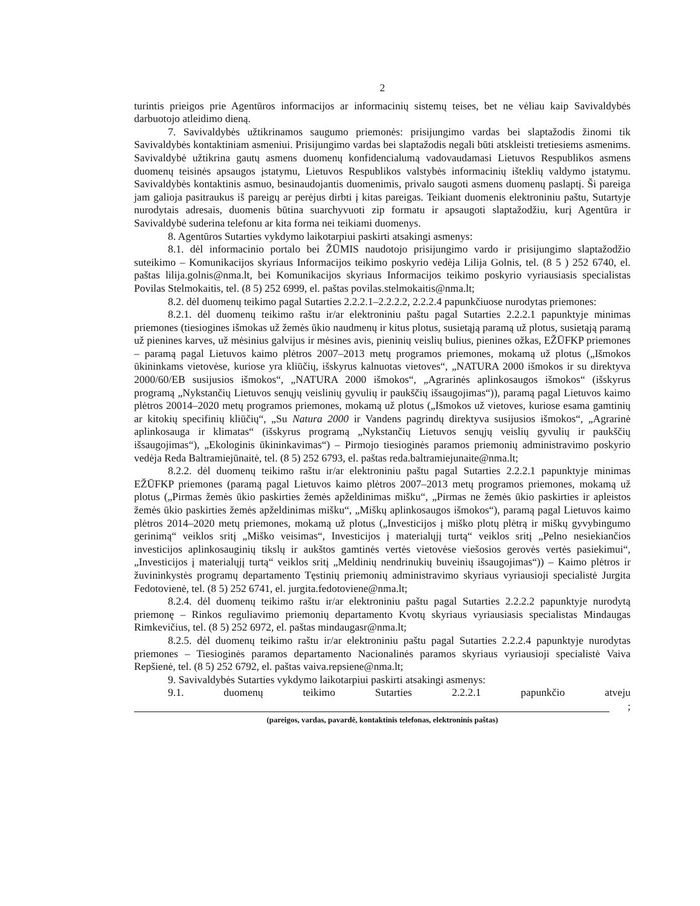2
turintis prieigos prie Agentūros informacijos ar informacinių sistemų teises, bet ne vėliau kaip Savivaldybės darbuotojo atleidimo dieną.
7. Savivaldybės užtikrinamos saugumo priemonės: prisijungimo vardas bei slaptažodis žinomi tik Savivaldybės kontaktiniam asmeniui. Prisijungimo vardas bei slaptažodis negali būti atskleisti tretiesiems asmenims. Savivaldybė užtikrina gautų asmens duomenų konfidencialumą vadovaudamasi Lietuvos Respublikos asmens duomenų teisinės apsaugos įstatymu, Lietuvos Respublikos valstybės informacinių išteklių valdymo įstatymu. Savivaldybės kontaktinis asmuo, besinaudojantis duomenimis, privalo saugoti asmens duomenų paslaptį. Ši pareiga jam galioja pasitraukus iš pareigų ar perėjus dirbti į kitas pareigas. Teikiant duomenis elektroniniu paštu, Sutartyje nurodytais adresais, duomenis būtina suarchyvuoti zip formatu ir apsaugoti slaptažodžiu, kurį Agentūra ir Savivaldybė suderina telefonu ar kita forma nei teikiami duomenys.
8. Agentūros Sutarties vykdymo laikotarpiui paskirti atsakingi asmenys:
8.1. dėl informacinio portalo bei ŽŪMIS naudotojo prisijungimo vardo ir prisijungimo slaptažodžio suteikimo – Komunikacijos skyriaus Informacijos teikimo poskyrio vedėja Lilija Golnis, tel. (8 5 ) 252 6740, el. paštas lilija.golnis@nma.lt, bei Komunikacijos skyriaus Informacijos teikimo poskyrio vyriausiasis specialistas Povilas Stelmokaitis, tel. (8 5) 252 6999, el. paštas povilas.stelmokaitis@nma.lt;
8.2. dėl duomenų teikimo pagal Sutarties 2.2.2.1–2.2.2.2, 2.2.2.4 papunkčiuose nurodytas priemones:
8.2.1. dėl duomenų teikimo raštu ir/ar elektroniniu paštu pagal Sutarties 2.2.2.1 papunktyje minimas priemones (tiesiogines išmokas už žemės ūkio naudmenų ir kitus plotus, susietąją paramą už plotus, susietąją paramą už pienines karves, už mėsinius galvijus ir mėsines avis, pieninių veislių bulius, pienines ožkas, EŽŪFKP priemones – paramą pagal Lietuvos kaimo plėtros 2007–2013 metų programos priemones, mokamą už plotus („Išmokos ūkininkams vietovėse, kuriose yra kliūčių, išskyrus kalnuotas vietoves“, „NATURA 2000 išmokos ir su direktyva 2000/60/EB susijusios išmokos“, „NATURA 2000 išmokos“, „Agrarinės aplinkosaugos išmokos“ (išskyrus programą „Nykstančių Lietuvos senųjų veislinių gyvulių ir paukščių išsaugojimas“)), paramą pagal Lietuvos kaimo plėtros 20014–2020 metų programos priemones, mokamą už plotus („Išmokos už vietoves, kuriose esama gamtinių ar kitokių specifinių kliūčių“, „Su Natura 2000 ir Vandens pagrindų direktyva susijusios išmokos“, „Agrarinė aplinkosauga ir klimatas“ (išskyrus programą „Nykstančių Lietuvos senųjų veislių gyvulių ir paukščių išsaugojimas“), „Ekologinis ūkininkavimas“) – Pirmojo tiesioginės paramos priemonių administravimo poskyrio vedėja Reda Baltramiejūnaitė, tel. (8 5) 252 6793, el. paštas reda.baltramiejunaite@nma.lt;
8.2.2. dėl duomenų teikimo raštu ir/ar elektroniniu paštu pagal Sutarties 2.2.2.1 papunktyje minimas EŽŪFKP priemones (paramą pagal Lietuvos kaimo plėtros 2007–2013 metų programos priemones, mokamą už plotus („Pirmas žemės ūkio paskirties žemės apželdinimas mišku“, „Pirmas ne žemės ūkio paskirties ir apleistos žemės ūkio paskirties žemės apželdinimas mišku“, „Miškų aplinkosaugos išmokos“), paramą pagal Lietuvos kaimo plėtros 2014–2020 metų priemones, mokamą už plotus („Investicijos į miško plotų plėtrą ir miškų gyvybingumo gerinimą“ veiklos sritį „Miško veisimas“, Investicijos į materialųjį turtą“ veiklos sritį „Pelno nesiekiančios investicijos aplinkosauginių tikslų ir aukštos gamtinės vertės vietovėse viešosios gerovės vertės pasiekimui“, „Investicijos į materialųjį turtą“ veiklos sritį „Meldinių nendrinukių buveinių išsaugojimas“)) – Kaimo plėtros ir žuvininkystės programų departamento Tęstinių priemonių administravimo skyriaus vyriausioji specialistė Jurgita Fedotovienė, tel. (8 5) 252 6741, el. jurgita.fedotoviene@nma.lt;
8.2.4. dėl duomenų teikimo raštu ir/ar elektroniniu paštu pagal Sutarties 2.2.2.2 papunktyje nurodytą priemonę – Rinkos reguliavimo priemonių departamento Kvotų skyriaus vyriausiasis specialistas Mindaugas Rimkevičius, tel. (8 5) 252 6972, el. paštas mindaugasr@nma.lt;
8.2.5. dėl duomenų teikimo raštu ir/ar elektroniniu paštu pagal Sutarties 2.2.2.4 papunktyje nurodytas priemones – Tiesioginės paramos departamento Nacionalinės paramos skyriaus vyriausioji specialistė Vaiva Repšienė, tel. (8 5) 252 6792, el. paštas vaiva.repsiene@nma.lt;
9. Savivaldybės Sutarties vykdymo laikotarpiui paskirti atsakingi asmenys:
9.1. duomenų teikimo Sutarties 2.2.2.1 papunkčio atveju
;
(pareigos, vardas, pavardė, kontaktinis telefonas, elektroninis paštas)